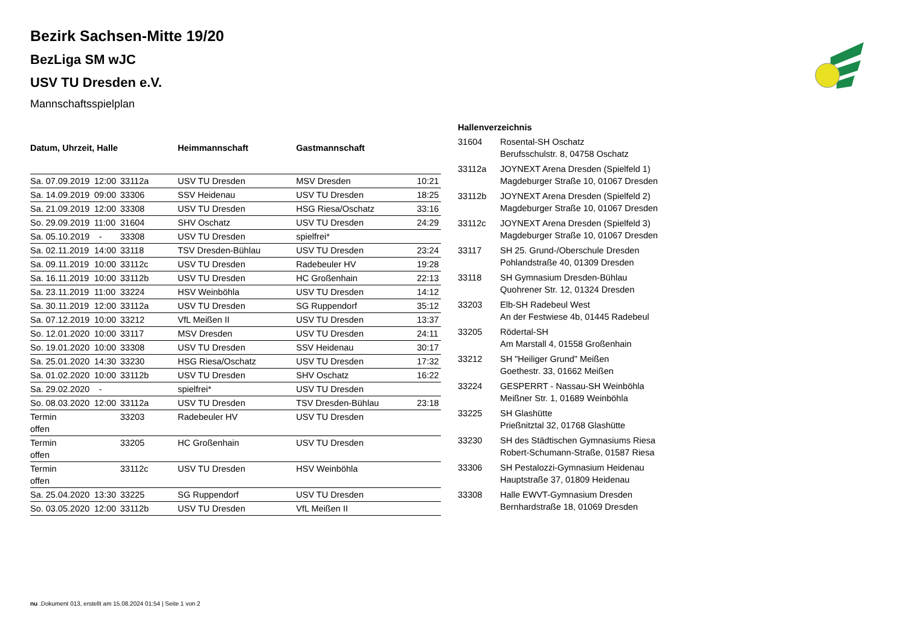Bezirk Sachsen-Mitte 19/20
BezLiga SM wJC
USV TU Dresden e.V.
Mannschaftsspielplan
| Datum, Uhrzeit, Halle | | | Heimmannschaft | Gastmannschaft | |
| --- | --- | --- | --- | --- | --- |
| Sa. 07.09.2019 | 12:00 | 33112a | USV TU Dresden | MSV Dresden | 10:21 |
| Sa. 14.09.2019 | 09:00 | 33306 | SSV Heidenau | USV TU Dresden | 18:25 |
| Sa. 21.09.2019 | 12:00 | 33308 | USV TU Dresden | HSG Riesa/Oschatz | 33:16 |
| So. 29.09.2019 | 11:00 | 31604 | SHV Oschatz | USV TU Dresden | 24:29 |
| Sa. 05.10.2019 | - | 33308 | USV TU Dresden | spielfrei* | |
| Sa. 02.11.2019 | 14:00 | 33118 | TSV Dresden-Bühlau | USV TU Dresden | 23:24 |
| Sa. 09.11.2019 | 10:00 | 33112c | USV TU Dresden | Radebeuler HV | 19:28 |
| Sa. 16.11.2019 | 10:00 | 33112b | USV TU Dresden | HC Großenhain | 22:13 |
| Sa. 23.11.2019 | 11:00 | 33224 | HSV Weinböhla | USV TU Dresden | 14:12 |
| Sa. 30.11.2019 | 12:00 | 33112a | USV TU Dresden | SG Ruppendorf | 35:12 |
| Sa. 07.12.2019 | 10:00 | 33212 | VfL Meißen II | USV TU Dresden | 13:37 |
| So. 12.01.2020 | 10:00 | 33117 | MSV Dresden | USV TU Dresden | 24:11 |
| So. 19.01.2020 | 10:00 | 33308 | USV TU Dresden | SSV Heidenau | 30:17 |
| Sa. 25.01.2020 | 14:30 | 33230 | HSG Riesa/Oschatz | USV TU Dresden | 17:32 |
| Sa. 01.02.2020 | 10:00 | 33112b | USV TU Dresden | SHV Oschatz | 16:22 |
| Sa. 29.02.2020 | - | | spielfrei* | USV TU Dresden | |
| So. 08.03.2020 | 12:00 | 33112a | USV TU Dresden | TSV Dresden-Bühlau | 23:18 |
| Termin offen | | 33203 | Radebeuler HV | USV TU Dresden | |
| Termin offen | | 33205 | HC Großenhain | USV TU Dresden | |
| Termin offen | | 33112c | USV TU Dresden | HSV Weinböhla | |
| Sa. 25.04.2020 | 13:30 | 33225 | SG Ruppendorf | USV TU Dresden | |
| So. 03.05.2020 | 12:00 | 33112b | USV TU Dresden | VfL Meißen II | |
| Hallenverzeichnis | |
| --- | --- |
| 31604 | Rosental-SH Oschatz Berufsschulstr. 8, 04758 Oschatz |
| 33112a | JOYNEXT Arena Dresden (Spielfeld 1) Magdeburger Straße 10, 01067 Dresden |
| 33112b | JOYNEXT Arena Dresden (Spielfeld 2) Magdeburger Straße 10, 01067 Dresden |
| 33112c | JOYNEXT Arena Dresden (Spielfeld 3) Magdeburger Straße 10, 01067 Dresden |
| 33117 | SH 25. Grund-/Oberschule Dresden Pohlandstraße 40, 01309 Dresden |
| 33118 | SH Gymnasium Dresden-Bühlau Quohrener Str. 12, 01324 Dresden |
| 33203 | Elb-SH Radebeul West An der Festwiese 4b, 01445 Radebeul |
| 33205 | Rödertal-SH Am Marstall 4, 01558 Großenhain |
| 33212 | SH "Heiliger Grund" Meißen Goethestr. 33, 01662 Meißen |
| 33224 | GESPERRT - Nassau-SH Weinböhla Meißner Str. 1, 01689 Weinböhla |
| 33225 | SH Glashütte Prießnitztal 32, 01768 Glashütte |
| 33230 | SH des Städtischen Gymnasiums Riesa Robert-Schumann-Straße, 01587 Riesa |
| 33306 | SH Pestalozzi-Gymnasium Heidenau Hauptstraße 37, 01809 Heidenau |
| 33308 | Halle EWVT-Gymnasium Dresden Bernhardstraße 18, 01069 Dresden |
nu .Dokument 013, erstellt am 15.08.2024 01:54 | Seite 1 von 2